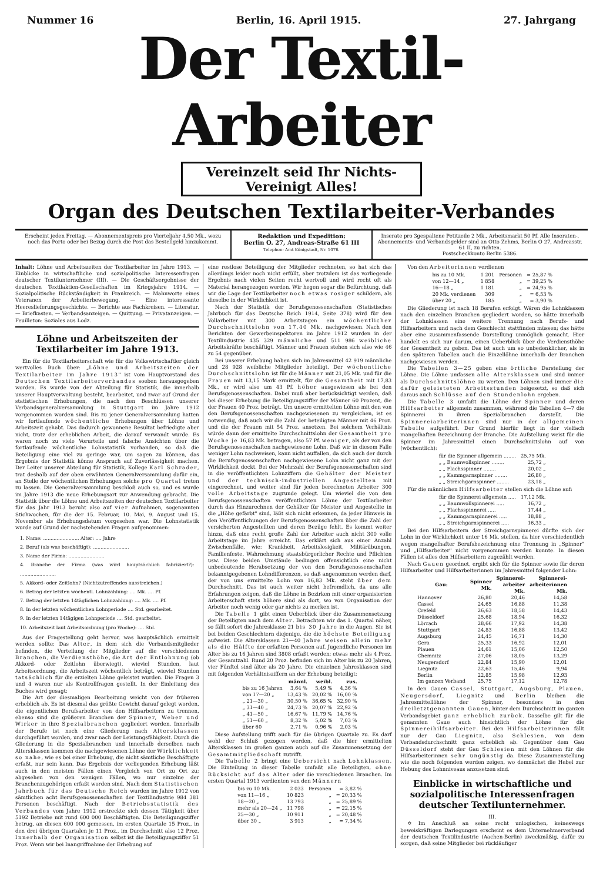Nummer 16 Berlin, 16. April 1915. 27. Jahrgang
Der Textil-Arbeiter
Vereinzelt seid Ihr Nichts-
Vereinigt Alles!
Organ des Deutschen Textilarbeiter-Verbandes
Erscheint jeden Freitag. — Abonnementspreis pro Vierteljahr 4,50 Mk., wozu noch das Porto oder bei Bezug durch die Post das Bestellgeld hinzukommt.
Redaktion und Expedition:
Berlin O. 27, Andreas-Straße 61 III
Telephon: Amt Königstadt, Nr. 1076.
Inserate pro 3gespaltene Petitzeile 2 Mk., Arbeitsmarkt 50 Pf. Alle Inseraten-, Abonnements- und Verbandsgelder sind an Otto Zehms, Berlin O 27, Andreasstr. 61 II, zu richten.
Postscheckkonto Berlin 5386.
Inhalt: Löhne und Arbeitszeiten der Textilarbeiter im Jahre 1913. — Einblicke in wirtschaftliche und sozialpolitische Interessenfragen deutscher Textilunternehmer (III). — Die Geschäftsergebnisse der deutschen Textilaktien-Gesellschaften im Kriegsjahre 1914. — Sozialpolitische Rückständigkeit in Frankreich. — Mahnworte eines Veteranen der Arbeiterbewegung. — Eine interessante Heereslieferungsgeschichte. — Berichte aus Fachkreisen. — Literatur. — Briefkasten. — Verbandsanzeigen. — Quittung. — Privatanzeigen. — Feuilleton: Soziales aus Lodz.
Löhne und Arbeitszeiten der Textilarbeiter im Jahre 1913.
Ein für die Textilarbeiterschaft wie für die Volkswirtschaftler gleich wertvolles Buch über: „Löhne und Arbeitszeiten der Textilarbeiter im Jahre 1913" ist vom Hauptvorstand des Deutschen Textilarbeiterverbandes soeben herausgegeben worden. Es wurde von der Abteilung für Statistik, die innerhalb unserer Hauptverwaltung besteht, bearbeitet, und zwar auf Grund der statistischen Erhebungen, die nach den Beschlüssen unserer Verbandsgeneralversammlung in Stuttgart im Jahre 1912 vorgenommen worden sind. Bis zu jener Generalversammlung hatten wir fortlaufende wöchentliche Erhebungen über Löhne und Arbeitszeit gehabt. Das dadurch gewonnene Resultat befriedigte aber nicht, trotz der erheblichen Arbeit, die darauf verwandt wurde. Es waren noch zu viele Vorurteile und falsche Ansichten über die fortlaufende wöchentliche Lohnstatistik vorhanden, so daß die Beteiligung eine viel zu geringe war, um sagen zu können, das Ergebnis der Statistik könne Anspruch auf Zuverlässigkeit machen. Der Leiter unserer Abteilung für Statistik, Kollege Karl Schrader, trat deshalb auf der oben erwähnten Generalversammlung dafür ein, an Stelle der wöchentlichen Erhebungen solche pro Quartal treten zu lassen. Die Generalversammlung beschloß auch so, und es wurde im Jahre 1913 die neue Erhebungsart zur Anwendung gebracht. Die Statistik über die Löhne und Arbeitszeiten der deutschen Textilarbeiter für das Jahr 1913 beruht also auf vier Aufnahmen, sogenannten Stichwochen, für die der 15. Februar, 10. Mai, 9. August und 15. November als Erhebungsdatum vorgesehen war. Die Lohnstatistik wurde auf Grund der nachstehenden Fragen aufgenommen:
1. Name: ........................ Alter: .... Jahre
2. Beruf (als was beschäftigt): ........................
3. Name der Firma: ........................
4. Branche der Firma (was wird hauptsächlich fabriziert?): ........................
5. Akkord- oder Zeitlohn? (Nichtzutreffendes ausstreichen.)
6. Betrag der letzten wöchentl. Lohnzahlung: .... Mk. .... Pf.
7. Betrag der letzten 14täglichen Lohnzahlung: .... Mk. .... Pf.
8. In der letzten wöchentlichen Lohnperiode .... Std. gearbeitet.
9. In der letzten 14tägigen Lohnperiode .... Std. gearbeitet.
10. Arbeitszeit laut Arbeitsordnung (pro Woche): .... Std.
Aus der Fragestellung geht hervor, was hauptsächlich ermittelt werden sollte: Das Alter, in dem sich die Verbandsmitglieder befinden, die Verteilung der Mitglieder auf die verschiedenen Branchen, die Verdiensthöhe, die Art der Entlohnung (ob Akkord- oder Zeitlohn überwiegt), wieviel Stunden, laut Arbeitsordnung, die Arbeitszeit wöchentlich beträgt, wieviel Stunden tatsächlich für die erzielten Löhne geleistet wurden. Die Fragen 3 und 4 waren nur als Kontrollfragen gestellt. In der Einleitung des Buches wird gesagt:
Die Art der diesmaligen Bearbeitung weicht von der früheren erheblich ab. Es ist diesmal das größte Gewicht darauf gelegt worden, die eigentlichen Berufsarbeiter von den Hilfsarbeitern zu trennen, ebenso sind die größeren Branchen der Spinner, Weber und Wirker in ihre Spezialbranchen gegliedert worden. Innerhalb der Berufe ist noch eine Gliederung nach Altersklassen durchgeführt worden, und zwar nach der Leistungsfähigkeit. Durch die Gliederung in die Spezialbranchen und innerhalb derselben nach Altersklassen kommen die nachgewiesenen Löhne der Wirklichkeit so nahe, wie es bei einer Erhebung, die nicht sämtliche Beschäftigte erfaßt, nur sein kann. Das Ergebnis der vorliegenden Erhebung läßt auch in den meisten Fällen einen Vergleich von Ort zu Ort zu; abgesehen von den wenigen Fällen, wo nur einzelne der Branchenzugehörigen erfaßt worden sind. Nach dem Statistischen Jahrbuch für das Deutsche Reich wurden im Jahre 1912 von sämtlichen acht Berufsgenossenschaften der Textilindustrie 984 381 Personen beschäftigt. Nach der Betriebsstatistik des Verbandes vom Jahre 1912 erstreckte sich dessen Tätigkeit über 5192 Betriebe mit rund 600 000 Beschäftigten. Die Beteiligungsziffer betrug, an diesen 600 000 gemessen, im ersten Quartale 15 Proz., in den drei übrigen Quartalen je 11 Proz., im Durchschnitt also 12 Proz. Innerhalb der Organisation selbst ist die Beteiligungsziffer 51 Proz. Wenn wir bei Inangriffnahme der Erhebung auf
eine restlose Beteiligung der Mitglieder rechneten, so hat sich das allerdings leider noch nicht erfüllt, aber trotzdem ist das vorliegende Ergebnis nach vielen Seiten recht wertvoll und wird recht oft als Material herangezogen werden. Wir hegen sogar die Befürchtung, daß wir die Lage der Textilarbeiter noch etwas rosiger schildern, als dieselbe in der Wirklichkeit ist.
Nach der Statistik der Berufsgenossenschaften (Statistisches Jahrbuch für das Deutsche Reich 1914, Seite 378) wird für den Vollarbeiter mit 300 Arbeitstagen ein wöchentlicher Durchschnittslohn von 17,40 Mk. nachgewiesen. Nach den Berichten der Gewerbeinspektoren im Jahre 1912 wurden in der Textilindustrie 435 329 männliche und 511 986 weibliche Arbeitskräfte beschäftigt. Männer und Frauen stehen sich also wie 46 zu 54 gegenüber.
Bei unserer Erhebung haben sich im Jahresmittel 42 919 männliche und 28 928 weibliche Mitglieder beteiligt. Der wöchentliche Durchschnittslohn ist für die Männer mit 21,05 Mk. und für die Frauen mit 13,15 Mark ermittelt, für die Gesamtheit mit 17,83 Mk., er wird also um 43 Pf. höher ausgewiesen als bei den Berufsgenossenschaften. Dabei muß aber berücksichtigt werden, daß bei dieser Erhebung die Beteiligungsziffer der Männer 60 Prozent, die der Frauen 40 Proz. beträgt. Um unsere ermittelten Löhne mit den von den Berufsgenossenschaften nachgewiesenen zu vergleichen, ist es notwendig, daß auch wir die Zahl der beteiligten Männer mit 46 Proz. und die der Frauen mit 54 Proz. ansetzen. Bei solchem Verhältnis würde dann der ermittelte Durchschnittslohn der Gesamtheit pro Woche je 16,83 Mk. betragen, also 57 Pf. weniger, als der von den Berufsgenossenschaften nachgewiesene Lohn. Daß wir in diesem Falle weniger Lohn nachweisen, kann nicht auffallen, da sich auch der durch die Berufsgenossenschaften nachgewiesene Lohn nicht ganz mit der Wirklichkeit deckt. Bei der Mehrzahl der Berufsgenossenschaften sind in die veröffentlichten Lohnziffern die Gehälter der Meister und der technisch-industriellen Angestellten mit eingerechnet, und weiter sind für jeden berechneten Arbeiter 300 volle Arbeitstage zugrunde gelegt. Um wieviel die von den Berufsgenossenschaften veröffentlichten Löhne der Textilarbeiter durch das Hinzurechnen der Gehälter für Meister und Angestellte in die „Höhe gefärbt" sind, läßt sich nicht erkennen, da jeder Hinweis in den Veröffentlichungen der Berufsgenossenschaften über die Zahl der versicherten Angestellten und deren Bezüge fehlt. Es kommt weiter hinzu, daß eine recht große Zahl der Arbeiter auch nicht 300 volle Arbeitstage im Jahre erreicht. Das erklärt sich aus einer Anzahl Zwischenfälle, wie: Krankheit, Arbeitslosigkeit, Militärübungen, Familienfeste, Wahrnehmung staatsbürgerlicher Rechte und Pflichten usw. Diese beiden Umstände bedingen offensichtlich eine nicht unbedeutende Herabsetzung der von den Berufsgenossenschaften bekanntgegebenen Lohndifferenzen, so daß angenommen werden darf, der von uns ermittelte Lohn von 16,83 Mk. steht über dem Durchschnitt. Das ist auch weiter nicht befremdlich, da uns alle Erfahrungen zeigen, daß die Löhne in Bezirken mit einer organisierten Arbeiterschaft stets höhere sind als dort, wo von Organisation der Arbeiter noch wenig oder gar nichts zu merken ist.
Die Tabelle 1 gibt einen Ueberblick über die Zusammensetzung der Beteiligten nach dem Alter. Betrachten wir das 1. Quartal näher, so fällt sofort die Jahresklasse 21 bis 30 Jahre in die Augen. Sie ist bei beiden Geschlechtern diejenige, die die höchste Beteiligung aufweist. Die Altersklassen 21—40 Jahre weisen allein mehr als die Hälfte der erfaßten Personen auf. Jugendliche Personen im Alter bis zu 16 Jahren sind 3808 erfaßt worden; etwas mehr als 4 Proz. der Gesamtzahl. Rund 20 Proz. befinden sich im Alter bis zu 20 Jahren, vier Fünftel sind älter als 20 Jahre. Die einzelnen Jahresklassen sind mit folgenden Verhältnisziffern an der Erhebung beteiligt:
| | männl. | weibl. | zus. |
| --- | --- | --- | --- |
| bis zu 16 Jahren | 3,64 % | 5,49 % | 4,36 % |
| von 17—20 „ | 13,43 % | 20,02 % | 16,00 % |
| „ 21—30 „ | 30,50 % | 36,65 % | 32,90 % |
| „ 31—40 „ | 24,73 % | 20,07 % | 22,92 % |
| „ 41—50 „ | 16,67 % | 11,79 % | 14,76 % |
| „ 51—60 „ | 8,32 % | 5,02 % | 7,03 % |
| über 60 | 2,71 % | 0,96 % | 2,03 % |
Diese Aufstellung trifft auch für die übrigen Quartale zu. Es darf wohl der Schluß gezogen werden, daß die hier ermittelten Altersklassen im großen ganzen auch auf die Zusammensetzung der Gesamtmitgliedschaft zutrifft.
Die Tabelle 2 bringt eine Uebersicht nach Lohnklassen. Die Einteilung in dieser Tabelle umfaßt alle Beteiligten, ohne Rücksicht auf das Alter oder die verschiedenen Branchen. Im ersten Quartal 1913 verdienten von den Männern
| bis zu 10 Mk. | 2 033 | Personen | = 3,82 % |
| von 11—16 „ | 10 823 | „ | = 20,33 % |
| 18—20 „ | 13 793 | „ | = 25,89 % |
| mehr als 20—24 „ | 11 798 | „ | = 22,15 % |
| 25—30 „ | 10 911 | „ | = 20,48 % |
| über 30 „ | 3 913 | „ | = 7,34 % |
Von den Arbeiterinnen verdienen
| bis zu 10 Mk. | 1 201 | Personen | = 25,87 % |
| von 12—14 „ | 1 858 | „ | = 39,25 % |
| 16—18 „ | 1 181 | „ | = 24,95 % |
| 20 Mk. verdienen | 309 | „ | = 6,53 % |
| über 20 „ | 185 | „ | = 3,90 % |
Die Gliederung ist nach 18 Berufen erfolgt. Wären die Lohnklassen nach den einzelnen Branchen gegliedert worden, so hätte innerhalb der Lohnklassen eine weitere Trennung nach Berufs- und Hilfsarbeitern und nach dem Geschlecht stattfinden müssen; das hätte aber eine zusammenfassende Darstellung unmöglich gemacht. Hier handelt es sich nur darum, einen Ueberblick über die Verdiensthöhe der Gesamtheit zu geben. Das ist auch um so unbedenklicher, als in den späteren Tabellen auch die Einzellöhne innerhalb der Branchen nachgewiesen werden.
Die Tabellen 3—25 geben eine örtliche Darstellung der Löhne. Die Löhne umfassen alle Altersklassen und sind immer als Durchschnittslöhne zu werten. Den Löhnen sind immer die dafür geleisteten Arbeitsstunden beigesetzt, so daß sich daraus auch Schlüsse auf den Stundenlohn ergeben.
Die Tabelle 3 umfaßt die Löhne der Spinner und deren Hilfsarbeiter allgemein zusammen, während die Tabellen 4—7 die Spinnerei in ihren Spezialbranchen darstellt. Die Spinnereiarbeiterinnen sind nur in der allgemeinen Tabelle aufgeführt. Der Grund hierfür liegt in der vielfach mangelhaften Bezeichnung der Branche. Die Aufstellung weist für die Spinner im Jahresmittel einen Durchschnittslohn auf von (wöchentlich):
| für die Spinner allgemein ........ | 25,75 Mk. |
| „ „ Baumwollspinner ........ | 25,72 „ |
| „ „ Flachsspinner ........ | 20,02 „ |
| „ „ Kammgarnspinner ........ | 26,80 „ |
| „ „ Streichgarnspinner ........ | 23,18 „ |
Für die männlichen Hilfsarbeiter stellen sich die Löhne auf:
| für die Spinnerei allgemein ..... | 17,12 Mk. |
| „ „ Baumwollspinnerei ..... | 16,72 „ |
| „ „ Flachsspinnerei ..... | 17,44 „ |
| „ „ Kammgarnspinnerei ..... | 18,88 „ |
| „ „ Streichgarnspinnerei ..... | 16,33 „ |
Bei den Hilfsarbeitern der Streichgarnspinnerei dürfte sich der Lohn in der Wirklichkeit unter 16 Mk. stellen, da hier verschiedentlich wegen mangelhafter Berufsbezeichnung eine Trennung in „Spinner" und „Hilfsarbeiter" nicht vorgenommen werden konnte. In diesen Fällen ist alles den Hilfsarbeitern zugezählt worden.
Nach Gauen geordnet, ergibt sich für die Spinner sowie für deren Hilfsarbeiter und Hilfsarbeiterinnen im Jahresmittel folgender Lohn:
| Gau: | Spinner Mk. | Spinnerei- arbeiter Mk. | Spinnerei- arbeiterinnen Mk. |
| --- | --- | --- | --- |
| Hannover | 26,80 | 20,46 | 14,58 |
| Cassel | 24,65 | 16,88 | 11,38 |
| Crefeld | 26,63 | 18,58 | 14,43 |
| Düsseldorf | 25,68 | 18,94 | 16,32 |
| Lörrach | 28,66 | 17,92 | 14,38 |
| Stuttgart | 24,83 | 16,88 | 13,42 |
| Augsburg | 24,45 | 16,71 | 14,30 |
| Gera | 25,33 | 16,92 | 12,01 |
| Plauen | 24,61 | 15,06 | 12,50 |
| Chemnitz | 27,06 | 18,05 | 13,29 |
| Neugersdorf | 22,84 | 15,90 | 12,01 |
| Liegnitz | 22,63 | 15,46 | 9,94 |
| Berlin | 22,85 | 15,98 | 12,93 |
| Im ganzen Verband | 25,75 | 17,12 | 12,78 |
In den Gauen Cassel, Stuttgart, Augsburg, Plauen, Neugersdorf, Liegnitz und Berlin bleiben die Jahresmittellöhne der Spinner, besonders in den dreiletztgenannten Gauen, hinter dem Durchschnitt im ganzen Verbandsgebiet ganz erheblich zurück. Dasselbe gilt für die genannten Gaue auch hinsichtlich der Löhne für die Spinnereihilfsarbeiter. Bei den Hilfsarbeiterinnen fällt nur der Gau Liegnitz, also Schlesien, von dem Verbandsdurchschnitt ganz erheblich ab. Gegenüber dem Gau Düsseldorf steht der Gau Schlesien mit den Löhnen für die Hilfsarbeiterinnen sehr ungünstig da. Diese Zusammenstellung wie die noch folgenden werden zeigen, wo demnächst die Hebel zur Hebung des Lohnniveaus anzusetzen sind.
Einblicke in wirtschaftliche und sozialpolitische Interessenfragen deutscher Textilunternehmer.
III.
✡ Im Anschluß an seine recht unlogischen, keineswegs beweiskräftigen Darlegungen erscheint es dem Unternehmerverband der deutschen Textilindustrie (Aachen-Berlin) zweckmäßig, dafür zu sorgen, daß seine Mitglieder bei rückläufiger